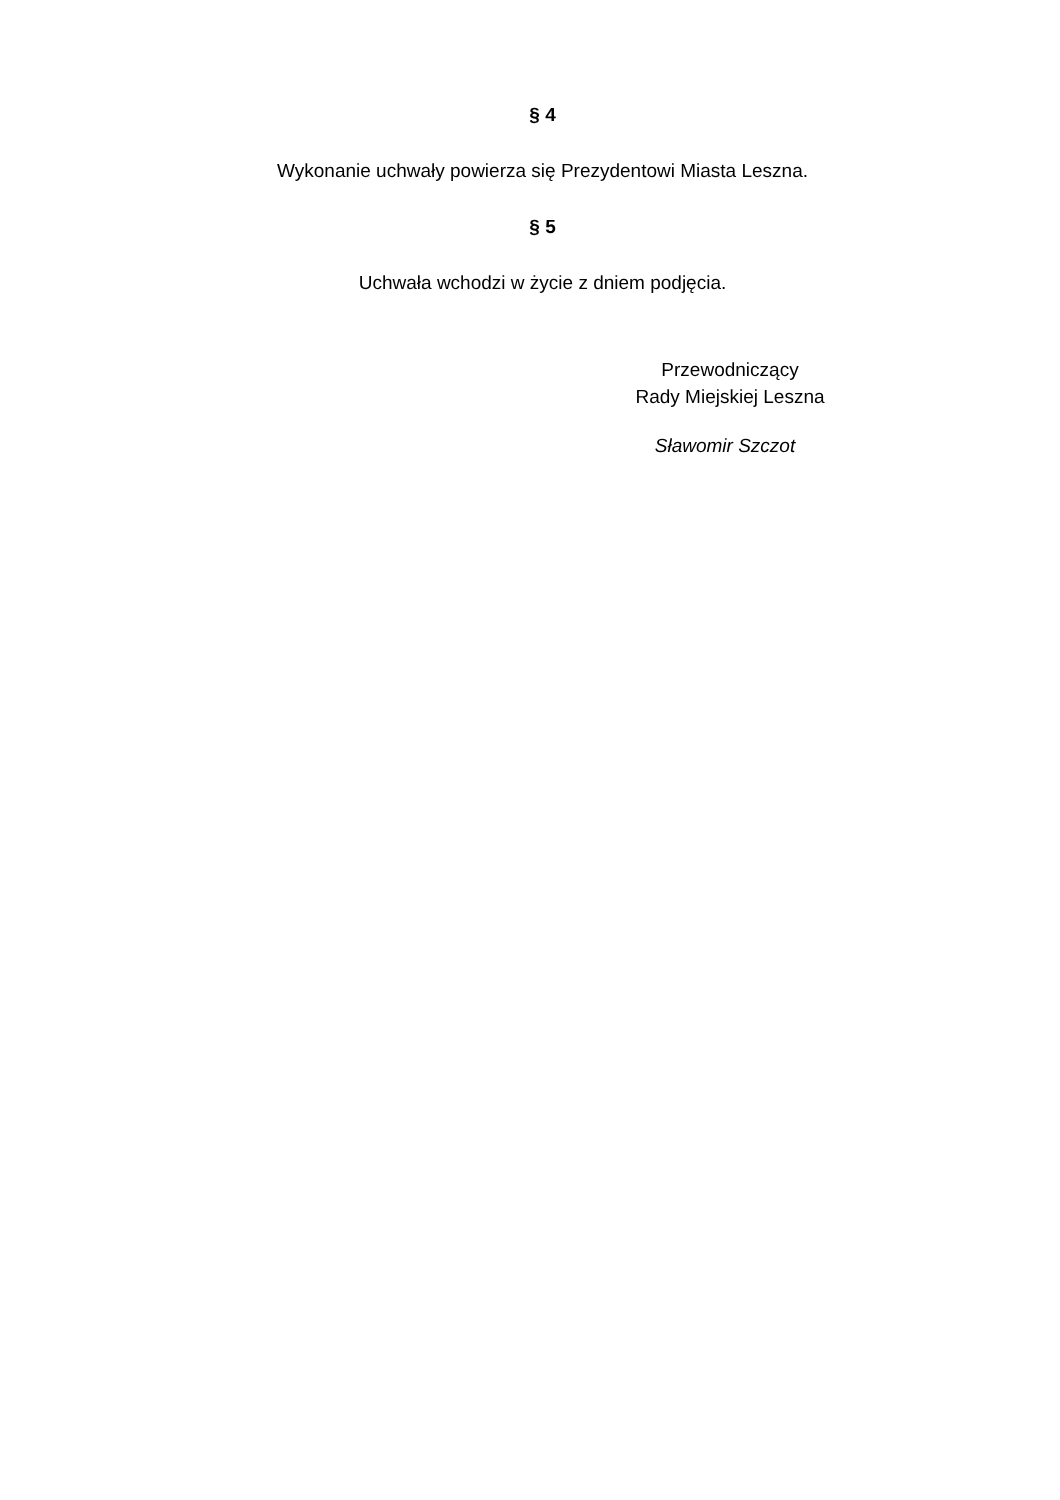§ 4
Wykonanie uchwały powierza się Prezydentowi Miasta Leszna.
§ 5
Uchwała wchodzi w życie z dniem podjęcia.
Przewodniczący
Rady Miejskiej Leszna
Sławomir Szczot